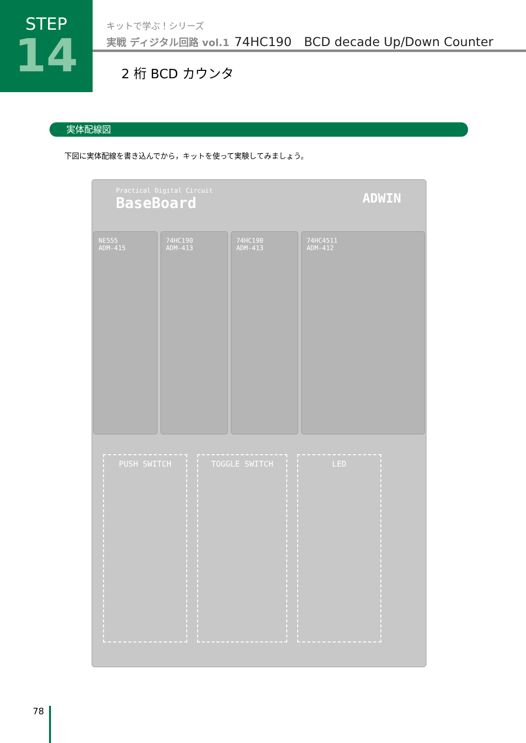STEP
14
キットで学ぶ！シリーズ
実戦 ディジタル回路 vol.1 74HC190　BCD decade Up/Down Counter
2 桁 BCD カウンタ
実体配線図
下図に実体配線を書き込んでから，キットを使って実験してみましょう。
Practical Digital Circuit
BaseBoard
ADWIN
NE555
ADM-415
74HC190
ADM-413
74HC190
ADM-413
74HC4511
ADM-412
PUSH SWITCH TOGGLE SWITCH LED
78